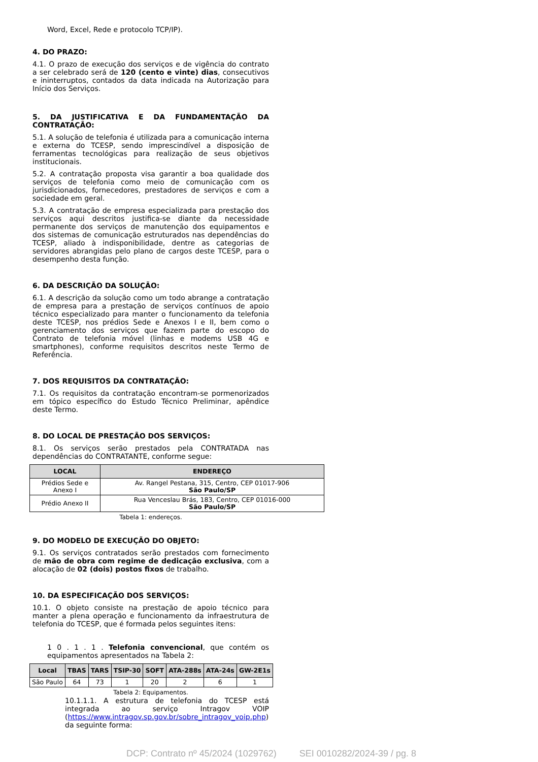Word, Excel, Rede e protocolo TCP/IP).
4. DO PRAZO:
4.1. O prazo de execução dos serviços e de vigência do contrato a ser celebrado será de 120 (cento e vinte) dias, consecutivos e ininterruptos, contados da data indicada na Autorização para Início dos Serviços.
5. DA JUSTIFICATIVA E DA FUNDAMENTAÇÃO DA CONTRATAÇÃO:
5.1. A solução de telefonia é utilizada para a comunicação interna e externa do TCESP, sendo imprescindível a disposição de ferramentas tecnológicas para realização de seus objetivos institucionais.
5.2. A contratação proposta visa garantir a boa qualidade dos serviços de telefonia como meio de comunicação com os jurisdicionados, fornecedores, prestadores de serviços e com a sociedade em geral.
5.3. A contratação de empresa especializada para prestação dos serviços aqui descritos justifica-se diante da necessidade permanente dos serviços de manutenção dos equipamentos e dos sistemas de comunicação estruturados nas dependências do TCESP, aliado à indisponibilidade, dentre as categorias de servidores abrangidas pelo plano de cargos deste TCESP, para o desempenho desta função.
6. DA DESCRIÇÃO DA SOLUÇÃO:
6.1. A descrição da solução como um todo abrange a contratação de empresa para a prestação de serviços contínuos de apoio técnico especializado para manter o funcionamento da telefonia deste TCESP, nos prédios Sede e Anexos I e II, bem como o gerenciamento dos serviços que fazem parte do escopo do Contrato de telefonia móvel (linhas e modems USB 4G e smartphones), conforme requisitos descritos neste Termo de Referência.
7. DOS REQUISITOS DA CONTRATAÇÃO:
7.1. Os requisitos da contratação encontram-se pormenorizados em tópico específico do Estudo Técnico Preliminar, apêndice deste Termo.
8. DO LOCAL DE PRESTAÇÃO DOS SERVIÇOS:
8.1. Os serviços serão prestados pela CONTRATADA nas dependências do CONTRATANTE, conforme segue:
| LOCAL | ENDEREÇO |
| --- | --- |
| Prédios Sede e Anexo I | Av. Rangel Pestana, 315, Centro, CEP 01017-906 São Paulo/SP |
| Prédio Anexo II | Rua Venceslau Brás, 183, Centro, CEP 01016-000 São Paulo/SP |
Tabela 1: endereços.
9. DO MODELO DE EXECUÇÃO DO OBJETO:
9.1. Os serviços contratados serão prestados com fornecimento de mão de obra com regime de dedicação exclusiva, com a alocação de 02 (dois) postos fixos de trabalho.
10. DA ESPECIFICAÇÃO DOS SERVIÇOS:
10.1. O objeto consiste na prestação de apoio técnico para manter a plena operação e funcionamento da infraestrutura de telefonia do TCESP, que é formada pelos seguintes itens:
1 0 . 1 . 1 . Telefonia convencional, que contém os equipamentos apresentados na Tabela 2:
| Local | TBAS | TARS | TSIP-30 | SOFT | ATA-288s | ATA-24s | GW-2E1s |
| --- | --- | --- | --- | --- | --- | --- | --- |
| São Paulo | 64 | 73 | 1 | 20 | 2 | 6 | 1 |
Tabela 2: Equipamentos.
10.1.1.1. A estrutura de telefonia do TCESP está integrada ao serviço Intragov VOIP (https://www.intragov.sp.gov.br/sobre_intragov_voip.php) da seguinte forma:
DCP: Contrato nº 45/2024 (1029762) SEI 0010282/2024-39 / pg. 8